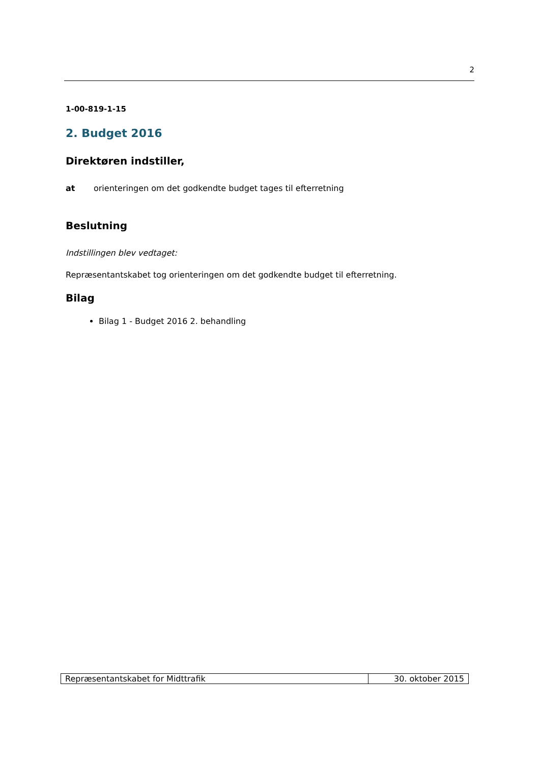2
1-00-819-1-15
2. Budget 2016
Direktøren indstiller,
at orienteringen om det godkendte budget tages til efterretning
Beslutning
Indstillingen blev vedtaget:
Repræsentantskabet tog orienteringen om det godkendte budget til efterretning.
Bilag
Bilag 1 - Budget 2016 2. behandling
| Repræsentantskabet for Midttrafik | 30. oktober 2015 |